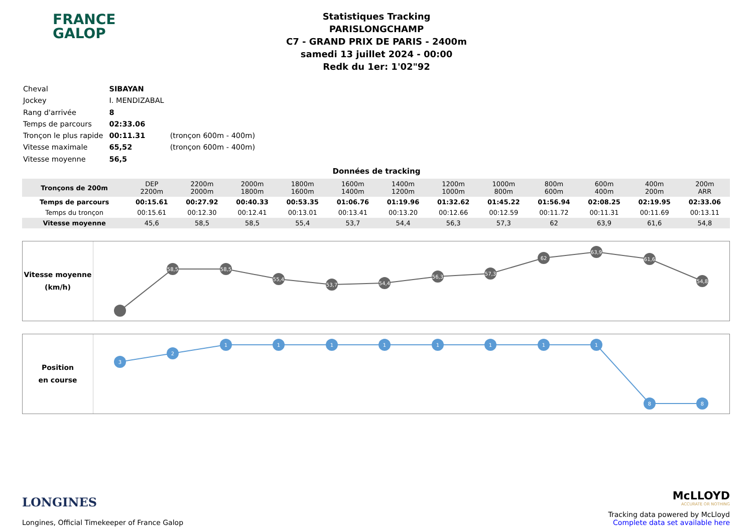FRANCE
GALOP
Statistiques Tracking
PARISLONGCHAMP
C7 - GRAND PRIX DE PARIS - 2400m
samedi 13 juillet 2024 - 00:00
Redk du 1er: 1'02"92
| Cheval | SIBAYAN | |
| Jockey | I. MENDIZABAL | |
| Rang d'arrivée | 8 | |
| Temps de parcours | 02:33.06 | |
| Tronçon le plus rapide | 00:11.31 | (tronçon 600m - 400m) |
| Vitesse maximale | 65,52 | (tronçon 600m - 400m) |
| Vitesse moyenne | 56,5 | |
Données de tracking
| Tronçons de 200m | DEP 2200m | 2200m 2000m | 2000m 1800m | 1800m 1600m | 1600m 1400m | 1400m 1200m | 1200m 1000m | 1000m 800m | 800m 600m | 600m 400m | 400m 200m | 200m ARR |
| Temps de parcours | 00:15.61 | 00:27.92 | 00:40.33 | 00:53.35 | 01:06.76 | 01:19.96 | 01:32.62 | 01:45.22 | 01:56.94 | 02:08.25 | 02:19.95 | 02:33.06 |
| Temps du tronçon | 00:15.61 | 00:12.30 | 00:12.41 | 00:13.01 | 00:13.41 | 00:13.20 | 00:12.66 | 00:12.59 | 00:11.72 | 00:11.31 | 00:11.69 | 00:13.11 |
| Vitesse moyenne | 45,6 | 58,5 | 58,5 | 55,4 | 53,7 | 54,4 | 56,3 | 57,3 | 62 | 63,9 | 61,6 | 54,8 |
Vitesse moyenne
(km/h)
58,5
58,5
55,4
53,7
54,4
56,3
57,3
62
63,9
61,6
54,8
Position
en course
3
2
1
1
1
1
1
1
1
1
8
8
LONGINES
Longines, Official Timekeeper of France Galop
McLLOYD
ACCURATE OR NOTHING
Tracking data powered by McLloyd
Complete data set available here